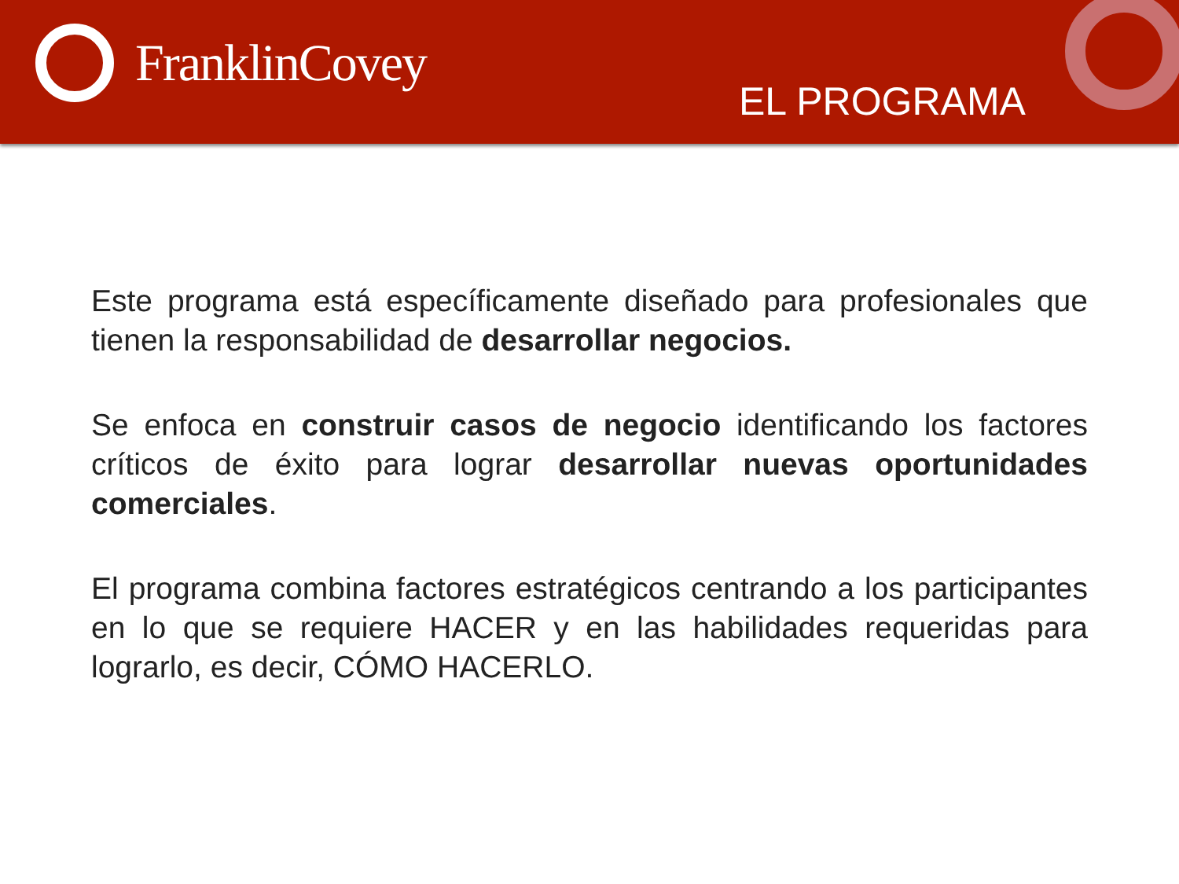FranklinCovey
EL PROGRAMA
Este programa está específicamente diseñado para profesionales que tienen la responsabilidad de desarrollar negocios.
Se enfoca en construir casos de negocio identificando los factores críticos de éxito para lograr desarrollar nuevas oportunidades comerciales.
El programa combina factores estratégicos centrando a los participantes en lo que se requiere HACER y en las habilidades requeridas para lograrlo, es decir, CÓMO HACERLO.